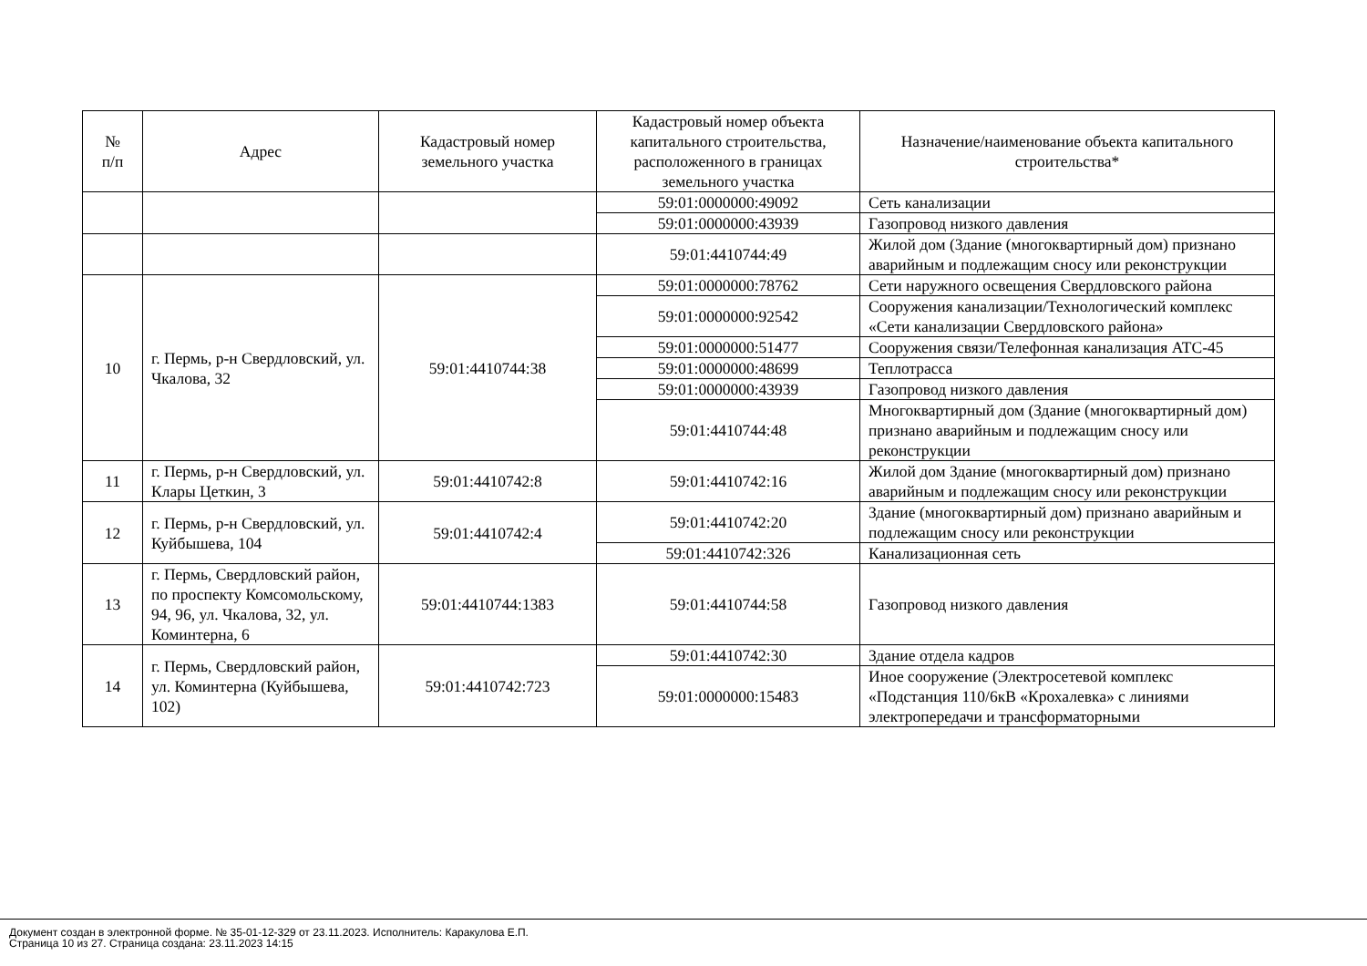| № п/п | Адрес | Кадастровый номер земельного участка | Кадастровый номер объекта капитального строительства, расположенного в границах земельного участка | Назначение/наименование объекта капитального строительства* |
| --- | --- | --- | --- | --- |
| | | | 59:01:0000000:49092 | Сеть канализации |
| | | | 59:01:0000000:43939 | Газопровод низкого давления |
| | | | 59:01:4410744:49 | Жилой дом (Здание (многоквартирный дом) признано аварийным и подлежащим сносу или реконструкции |
| 10 | г. Пермь, р-н Свердловский, ул. Чкалова, 32 | 59:01:4410744:38 | 59:01:0000000:78762 | Сети наружного освещения Свердловского района |
| | | | 59:01:0000000:92542 | Сооружения канализации/Технологический комплекс «Сети канализации Свердловского района» |
| | | | 59:01:0000000:51477 | Сооружения связи/Телефонная канализация АТС-45 |
| | | | 59:01:0000000:48699 | Теплотрасса |
| | | | 59:01:0000000:43939 | Газопровод низкого давления |
| | | | 59:01:4410744:48 | Многоквартирный дом (Здание (многоквартирный дом) признано аварийным и подлежащим сносу или реконструкции |
| 11 | г. Пермь, р-н Свердловский, ул. Клары Цеткин, 3 | 59:01:4410742:8 | 59:01:4410742:16 | Жилой дом Здание (многоквартирный дом) признано аварийным и подлежащим сносу или реконструкции |
| 12 | г. Пермь, р-н Свердловский, ул. Куйбышева, 104 | 59:01:4410742:4 | 59:01:4410742:20 | Здание (многоквартирный дом) признано аварийным и подлежащим сносу или реконструкции |
| | | | 59:01:4410742:326 | Канализационная сеть |
| 13 | г. Пермь, Свердловский район, по проспекту Комсомольскому, 94, 96, ул. Чкалова, 32, ул. Коминтерна, 6 | 59:01:4410744:1383 | 59:01:4410744:58 | Газопровод низкого давления |
| 14 | г. Пермь, Свердловский район, ул. Коминтерна (Куйбышева, 102) | 59:01:4410742:723 | 59:01:4410742:30 | Здание отдела кадров |
| | | | 59:01:0000000:15483 | Иное сооружение (Электросетевой комплекс «Подстанция 110/6кВ «Крохалевка» с линиями электропередачи и трансформаторными |
Документ создан в электронной форме. № 35-01-12-329 от 23.11.2023. Исполнитель: Каракулова Е.П.
Страница 10 из 27. Страница создана: 23.11.2023 14:15